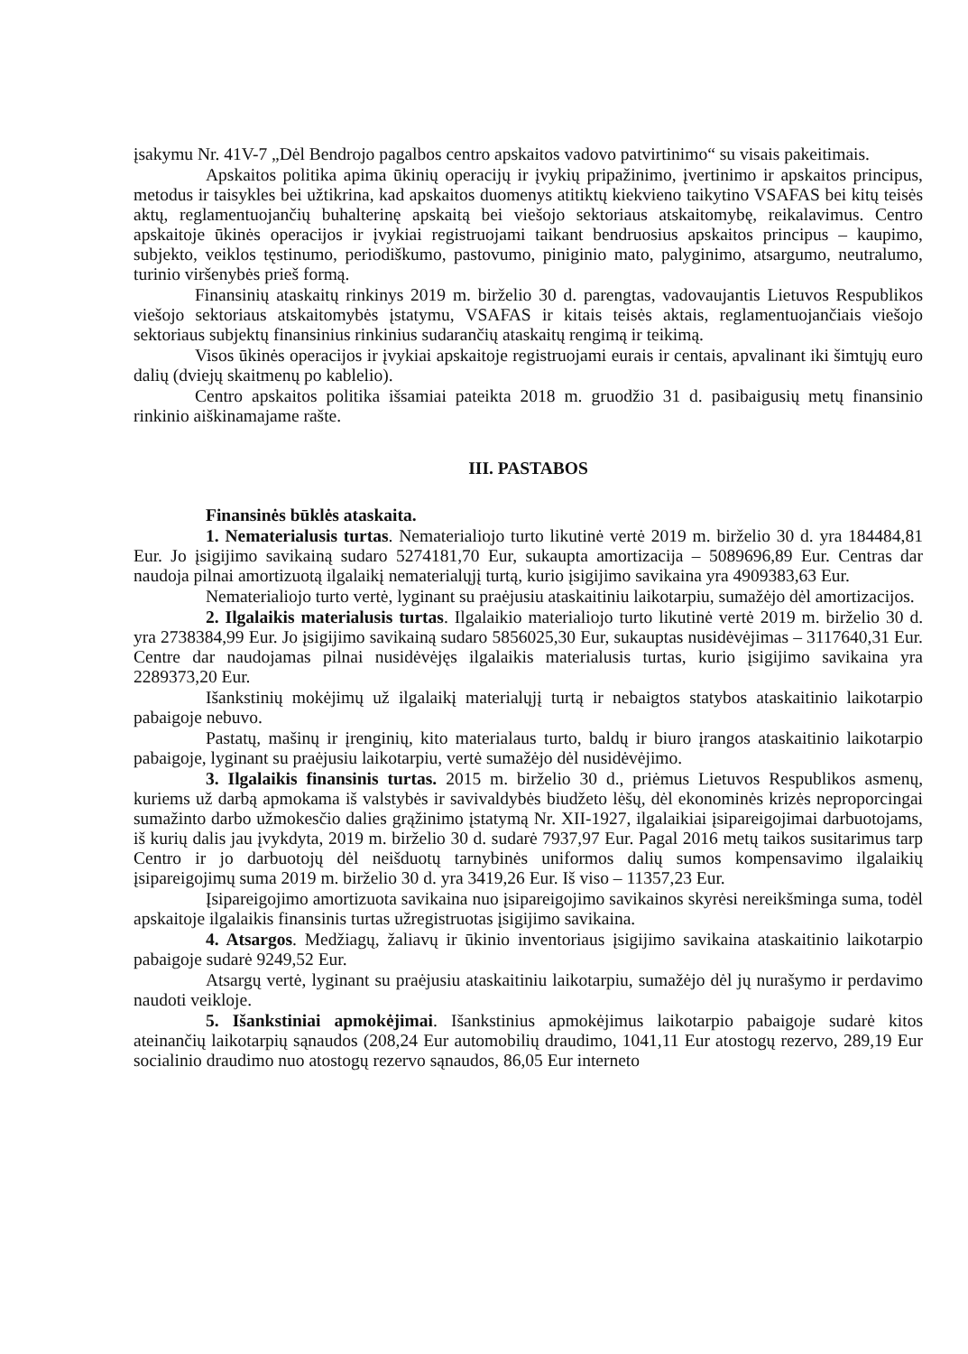įsakymu Nr. 41V-7 „Dėl Bendrojo pagalbos centro apskaitos vadovo patvirtinimo“ su visais pakeitimais.
Apskaitos politika apima ūkinių operacijų ir įvykių pripažinimo, įvertinimo ir apskaitos principus, metodus ir taisykles bei užtikrina, kad apskaitos duomenys atitiktų kiekvieno taikytino VSAFAS bei kitų teisės aktų, reglamentuojančių buhalterinę apskaitą bei viešojo sektoriaus atskaitomybę, reikalavimus. Centro apskaitoje ūkinės operacijos ir įvykiai registruojami taikant bendruosius apskaitos principus – kaupimo, subjekto, veiklos tęstinumo, periodiškumo, pastovumo, piniginio mato, palyginimo, atsargumo, neutralumo, turinio viršenybės prieš formą.
Finansinių ataskaitų rinkinys 2019 m. birželio 30 d. parengtas, vadovaujantis Lietuvos Respublikos viešojo sektoriaus atskaitomybės įstatymu, VSAFAS ir kitais teisės aktais, reglamentuojančiais viešojo sektoriaus subjektų finansinius rinkinius sudarančių ataskaitų rengimą ir teikimą.
Visos ūkinės operacijos ir įvykiai apskaitoje registruojami eurais ir centais, apvalinant iki šimtųjų euro dalių (dviejų skaitmenų po kablelio).
Centro apskaitos politika išsamiai pateikta 2018 m. gruodžio 31 d. pasibaigusių metų finansinio rinkinio aiškinamajame rašte.
III. PASTABOS
Finansinės būklės ataskaita.
1. Nematerialusis turtas. Nematerialiojo turto likutinė vertė 2019 m. birželio 30 d. yra 184484,81 Eur. Jo įsigijimo savikainą sudaro 5274181,70 Eur, sukaupta amortizacija – 5089696,89 Eur. Centras dar naudoja pilnai amortizuotą ilgalaikį nematerialųjį turtą, kurio įsigijimo savikaina yra 4909383,63 Eur.
Nematerialiojo turto vertė, lyginant su praėjusiu ataskaitiniu laikotarpiu, sumažėjo dėl amortizacijos.
2. Ilgalaikis materialusis turtas. Ilgalaikio materialiojo turto likutinė vertė 2019 m. birželio 30 d. yra 2738384,99 Eur. Jo įsigijimo savikainą sudaro 5856025,30 Eur, sukauptas nusidėvėjimas – 3117640,31 Eur. Centre dar naudojamas pilnai nusidėvėjęs ilgalaikis materialusis turtas, kurio įsigijimo savikaina yra 2289373,20 Eur.
Išankstinių mokėjimų už ilgalaikį materialųjį turtą ir nebaigtos statybos ataskaitinio laikotarpio pabaigoje nebuvo.
Pastatų, mašinų ir įrenginių, kito materialaus turto, baldų ir biuro įrangos ataskaitinio laikotarpio pabaigoje, lyginant su praėjusiu laikotarpiu, vertė sumažėjo dėl nusidėvėjimo.
3. Ilgalaikis finansinis turtas. 2015 m. birželio 30 d., priėmus Lietuvos Respublikos asmenų, kuriems už darbą apmokama iš valstybės ir savivaldybės biudžeto lėšų, dėl ekonominės krizės neproporcingai sumažinto darbo užmokesčio dalies grąžinimo įstatymą Nr. XII-1927, ilgalaikiai įsipareigojimai darbuotojams, iš kurių dalis jau įvykdyta, 2019 m. birželio 30 d. sudarė 7937,97 Eur. Pagal 2016 metų taikos susitarimus tarp Centro ir jo darbuotojų dėl neišduotų tarnybinės uniformos dalių sumos kompensavimo ilgalaikių įsipareigojimų suma 2019 m. birželio 30 d. yra 3419,26 Eur. Iš viso – 11357,23 Eur.
Įsipareigojimo amortizuota savikaina nuo įsipareigojimo savikainos skyrėsi nereikšminga suma, todėl apskaitoje ilgalaikis finansinis turtas užregistruotas įsigijimo savikaina.
4. Atsargos. Medžiagų, žaliavų ir ūkinio inventoriaus įsigijimo savikaina ataskaitinio laikotarpio pabaigoje sudarė 9249,52 Eur.
Atsargų vertė, lyginant su praėjusiu ataskaitiniu laikotarpiu, sumažėjo dėl jų nurašymo ir perdavimo naudoti veikloje.
5. Išankstiniai apmokėjimai. Išankstinius apmokėjimus laikotarpio pabaigoje sudarė kitos ateinančių laikotarpių sąnaudos (208,24 Eur automobilių draudimo, 1041,11 Eur atostogų rezervo, 289,19 Eur socialinio draudimo nuo atostogų rezervo sąnaudos, 86,05 Eur interneto